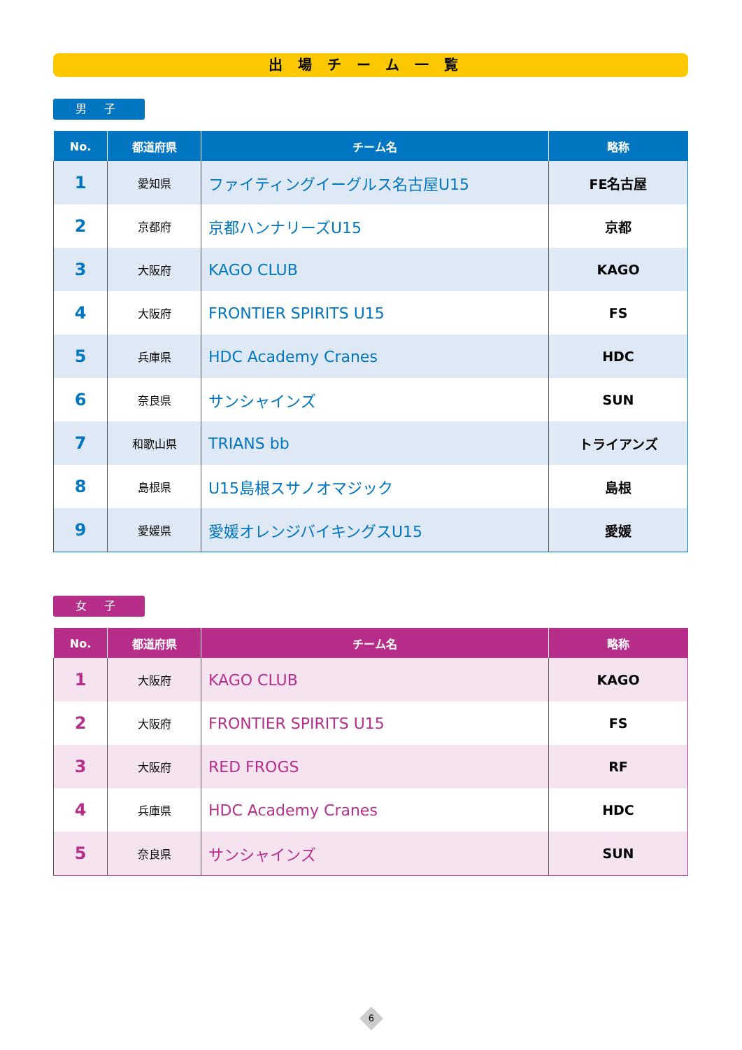出場チーム一覧
男 子
| No. | 都道府県 | チーム名 | 略称 |
| --- | --- | --- | --- |
| 1 | 愛知県 | ファイティングイーグルス名古屋U15 | FE名古屋 |
| 2 | 京都府 | 京都ハンナリーズU15 | 京都 |
| 3 | 大阪府 | KAGO CLUB | KAGO |
| 4 | 大阪府 | FRONTIER SPIRITS U15 | FS |
| 5 | 兵庫県 | HDC Academy Cranes | HDC |
| 6 | 奈良県 | サンシャインズ | SUN |
| 7 | 和歌山県 | TRIANS bb | トライアンズ |
| 8 | 島根県 | U15島根スサノオマジック | 島根 |
| 9 | 愛媛県 | 愛媛オレンジバイキングスU15 | 愛媛 |
女 子
| No. | 都道府県 | チーム名 | 略称 |
| --- | --- | --- | --- |
| 1 | 大阪府 | KAGO CLUB | KAGO |
| 2 | 大阪府 | FRONTIER SPIRITS U15 | FS |
| 3 | 大阪府 | RED FROGS | RF |
| 4 | 兵庫県 | HDC Academy Cranes | HDC |
| 5 | 奈良県 | サンシャインズ | SUN |
6